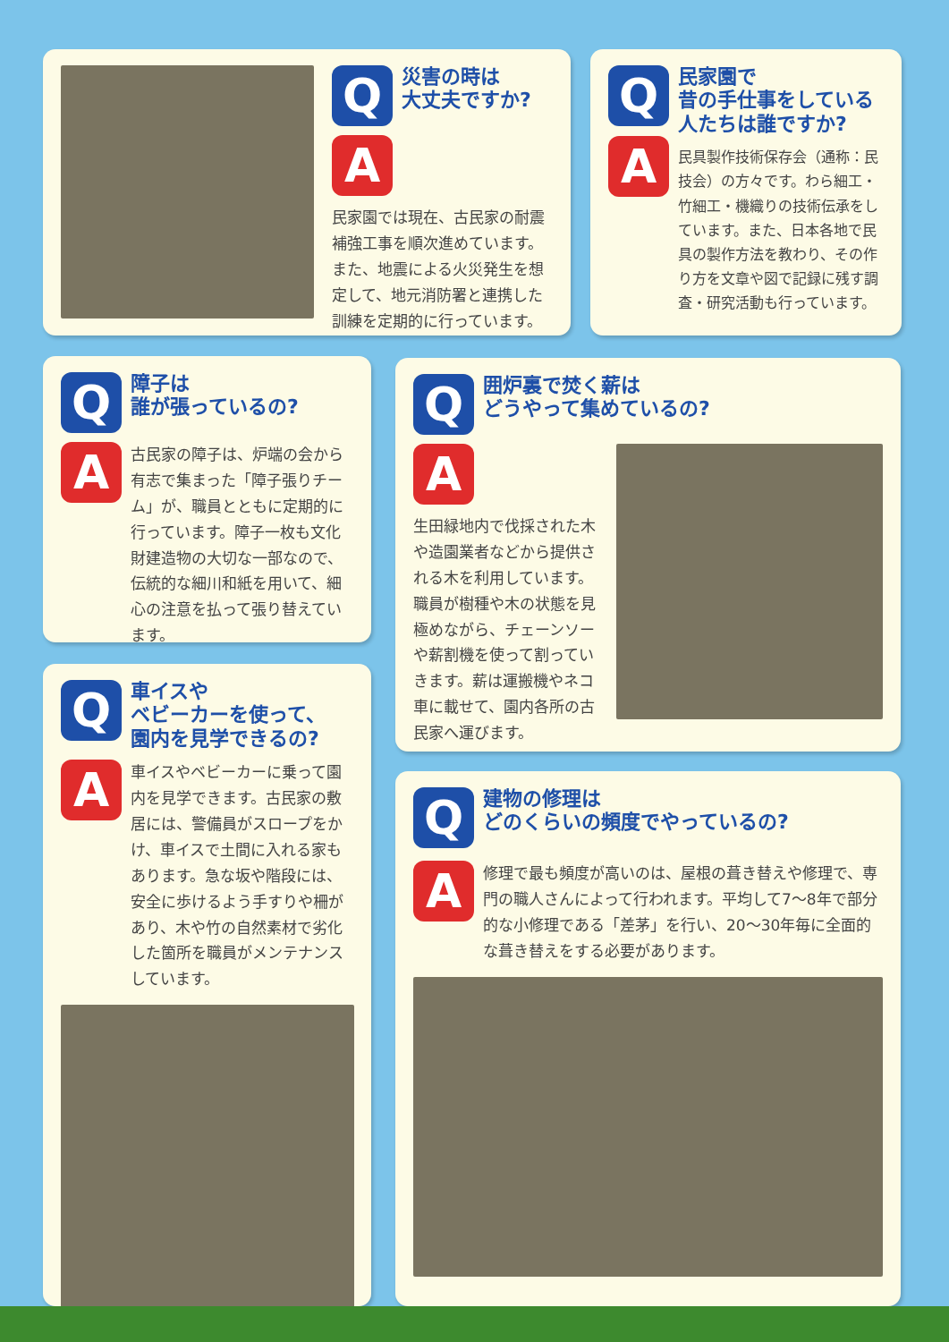Q
災害の時は
大丈夫ですか?
A
民家園では現在、古民家の耐震補強工事を順次進めています。また、地震による火災発生を想定して、地元消防署と連携した訓練を定期的に行っています。
Q
民家園で
昔の手仕事をしている人たちは誰ですか?
A
民具製作技術保存会（通称：民技会）の方々です。わら細工・竹細工・機織りの技術伝承をしています。また、日本各地で民具の製作方法を教わり、その作り方を文章や図で記録に残す調査・研究活動も行っています。
Q
障子は
誰が張っているの?
A
古民家の障子は、炉端の会から有志で集まった「障子張りチーム」が、職員とともに定期的に行っています。障子一枚も文化財建造物の大切な一部なので、伝統的な細川和紙を用いて、細心の注意を払って張り替えています。
Q
囲炉裏で焚く薪は
どうやって集めているの?
A
生田緑地内で伐採された木や造園業者などから提供される木を利用しています。職員が樹種や木の状態を見極めながら、チェーンソーや薪割機を使って割っていきます。薪は運搬機やネコ車に載せて、園内各所の古民家へ運びます。
Q
車イスや
ベビーカーを使って、
園内を見学できるの?
A
車イスやベビーカーに乗って園内を見学できます。古民家の敷居には、警備員がスロープをかけ、車イスで土間に入れる家もあります。急な坂や階段には、安全に歩けるよう手すりや柵があり、木や竹の自然素材で劣化した箇所を職員がメンテナンスしています。
Q
建物の修理は
どのくらいの頻度でやっているの?
A
修理で最も頻度が高いのは、屋根の葺き替えや修理で、専門の職人さんによって行われます。平均して7～8年で部分的な小修理である「差茅」を行い、20～30年毎に全面的な葺き替えをする必要があります。